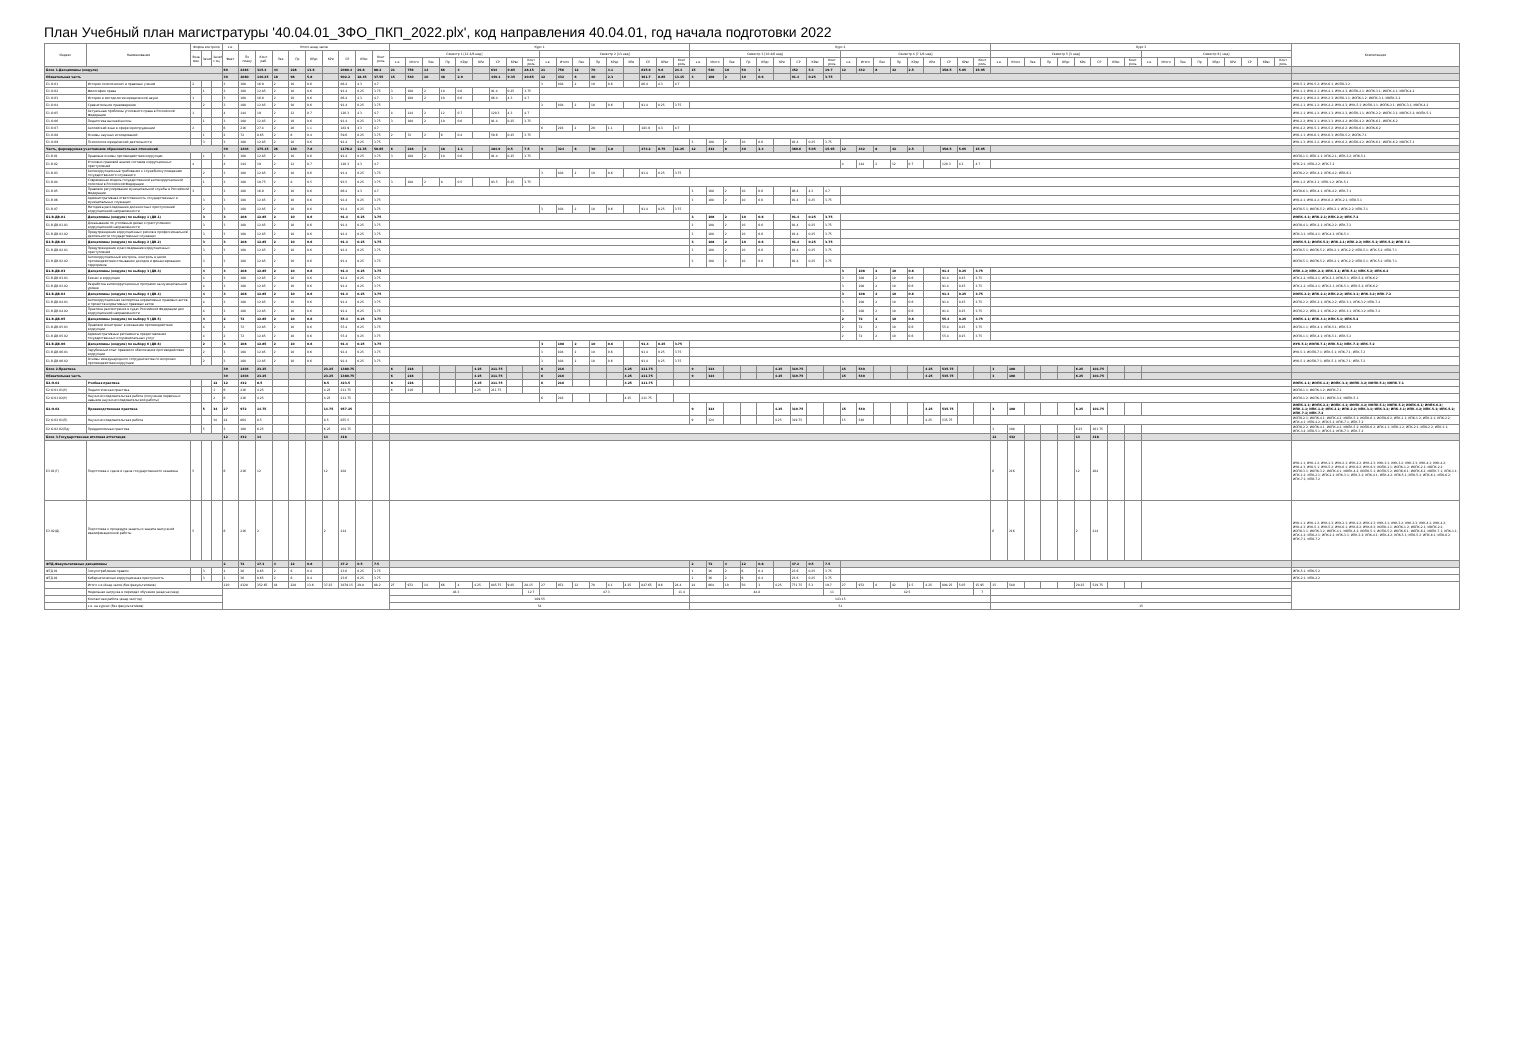План Учебный план магистратуры '40.04.01_ЗФО_ПКП_2022.plx', код направления 40.04.01, год начала подготовки 2022
| Индекс | Наименование | Форма контроля | | | з.е. | Итого акад.часов | | | | | | | | | Курс 1 | | | | | | | | | | | | | | | | | | Курс 2 | | | | | | | | | | | | | | | | | | Курс 3 | | | | | | | | | | | | | | | | | | Компетенции |
| --- | --- | --- | --- | --- | --- | --- | --- | --- | --- | --- | --- | --- | --- | --- | --- | --- | --- | --- | --- | --- | --- | --- | --- | --- | --- | --- | --- | --- | --- | --- | --- | --- | --- | --- | --- | --- | --- | --- | --- | --- | --- | --- | --- | --- | --- | --- | --- | --- | --- | --- | --- | --- | --- | --- | --- | --- | --- | --- | --- | --- | --- | --- | --- | --- | --- | --- | --- | --- | --- |
| | | Экза мен | Зачет | Зачет с оц. | Факт | По плану | Конт. раб. | Лек | Пр | КРдс | КРи | СР | КРвс | Конт роль | Семестр 1 [12 4/6 нед] | | | | | | | | | Семестр 2 [13 нед] | | | | | | | | | Семестр 3 [10 4/6 нед] | | | | | | | | | Семестр 4 [7 1/6 нед] | | | | | | | | | Семестр 5 [3 нед] | | | | | | | | | Семестр 6 [ нед] | | | | | | | | | |
| | | | | | | | | | | | | | | | з.е. | Итого | Лек | Пр | КРдс | КРи | СР | КРвс | Конт роль | з.е. | Итого | Лек | Пр | КРдс | КРи | СР | КРвс | Конт роль | з.е. | Итого | Лек | Пр | КРдс | КРи | СР | КРвс | Конт роль | з.е. | Итого | Лек | Пр | КРдс | КРи | СР | КРвс | Конт роль | з.е. | Итого | Лек | Пр | КРдс | КРи | СР | КРвс | Конт роль | з.е. | Итого | Лек | Пр | КРдс | КРи | СР | КРвс | Конт роль | |
| Блок 1.Дисциплины (модули) | | | | | 69 | 2484 | 315.4 | 44 | 228 | 13.6 | | 2080.4 | 29.8 | 88.2 | 21 | 756 | 14 | 66 | 4 | | 634 | 9.85 | 28.15 | 21 | 756 | 12 | 70 | 4.1 | | 635.9 | 9.6 | 24.4 | 15 | 540 | 10 | 50 | 3 | | 452 | 5.3 | 19.7 | 12 | 432 | 8 | 42 | 2.5 | | 358.5 | 5.05 | 15.95 | | | | | | | | | | | | | | | | | | | |
| Обязательная часть | | | | | 30 | 1080 | 140.25 | 18 | 98 | 5.8 | | 902.2 | 18.45 | 37.55 | 15 | 540 | 10 | 48 | 2.9 | | 449.1 | 9.35 | 20.65 | 12 | 432 | 6 | 40 | 2.3 | | 361.7 | 8.85 | 13.15 | 3 | 108 | 2 | 10 | 0.6 | | 91.4 | 0.25 | 3.75 | | | | | | | | | | | | | | | | | | | | | | | | | | | | |
| Б1.О.01 | История политических и правовых учений | 2 | | | 3 | 108 | 16.9 | 2 | 10 | 0.6 | | 86.4 | 4.3 | 4.7 | | | | | | | | | | 3 | 108 | 2 | 10 | 0.6 | | 86.4 | 4.3 | 4.7 | | | | | | | | | | | | | | | | | | | | | | | | | | | | | | | | | | | | | ИУК-5.1; ИУК-5.2; ИУК-6.1; ИОПК-3.2 |
| Б1.О.02 | Философия права | | 1 | | 3 | 108 | 12.85 | 2 | 10 | 0.6 | | 91.4 | 0.25 | 3.75 | 3 | 108 | 2 | 10 | 0.6 | | 91.4 | 0.25 | 3.75 | | | | | | | | | | | | | | | | | | | | | | | | | | | | | | | | | | | | | | | | | | | | | | ИУК-1.1; ИУК-2.1; ИУК-4.1; ИУК-4.3; ИОПК-2.1; ИОПК-3.1; ИОПК-4.1; ИОПК-4.2 |
| Б1.О.03 | История и методология юридической науки | 1 | | | 3 | 108 | 16.9 | 2 | 10 | 0.6 | | 86.4 | 4.3 | 4.7 | 3 | 108 | 2 | 10 | 0.6 | | 86.4 | 4.3 | 4.7 | | | | | | | | | | | | | | | | | | | | | | | | | | | | | | | | | | | | | | | | | | | | | | ИУК-2.1; ИУК-2.2; ИУК-2.3; ИОПК-1.1; ИОПК-1.2; ИОПК-3.1; ИОПК-3.2 |
| Б1.О.04 | Сравнительное правоведение | | 2 | | 3 | 108 | 12.85 | 2 | 10 | 0.6 | | 91.4 | 0.25 | 3.75 | | | | | | | | | | 3 | 108 | 2 | 10 | 0.6 | | 91.4 | 0.25 | 3.75 | | | | | | | | | | | | | | | | | | | | | | | | | | | | | | | | | | | | | ИУК-1.1; ИУК-1.2; ИУК-4.2; ИУК-4.3; ИУК-5.1; ИОПК-1.1; ИОПК-2.1; ИОПК-3.1; ИОПК-4.2 |
| Б1.О.05 | Актуальные проблемы уголовного права в Российской Федерации | 1 | | | 4 | 144 | 19 | 2 | 12 | 0.7 | | 120.3 | 4.3 | 4.7 | 4 | 144 | 2 | 12 | 0.7 | | 120.3 | 4.3 | 4.7 | | | | | | | | | | | | | | | | | | | | | | | | | | | | | | | | | | | | | | | | | | | | | | ИУК-1.1; ИУК-1.2; ИУК-1.3; ИУК-2.3; ИОПК-1.1; ИОПК-2.2; ИОПК-3.1; ИОПК-3.2; ИОПК-5.1 |
| Б1.О.06 | Педагогика высшей школы | | 1 | | 3 | 108 | 12.85 | 2 | 10 | 0.6 | | 91.4 | 0.25 | 3.75 | 3 | 108 | 2 | 10 | 0.6 | | 91.4 | 0.25 | 3.75 | | | | | | | | | | | | | | | | | | | | | | | | | | | | | | | | | | | | | | | | | | | | | | ИУК-2.2; ИУК-3.1; ИУК-3.3; ИУК-4.2; ИОПК-4.2; ИОПК-6.1; ИОПК-6.2 |
| Б1.О.07 | Английский язык в сфере юриспруденции | 2 | | | 6 | 216 | 27.4 | 2 | 20 | 1.1 | | 183.9 | 4.3 | 4.7 | | | | | | | | | | 6 | 216 | 2 | 20 | 1.1 | | 183.9 | 4.3 | 4.7 | | | | | | | | | | | | | | | | | | | | | | | | | | | | | | | | | | | | | ИУК-4.2; ИУК-5.1; ИУК-5.2; ИУК-6.2; ИОПК-6.1; ИОПК-6.2 |
| Б1.О.08 | Основы научных исследований | | 1 | | 2 | 72 | 8.65 | 2 | 6 | 0.4 | | 59.6 | 0.25 | 3.75 | 2 | 72 | 2 | 6 | 0.4 | | 59.6 | 0.25 | 3.75 | | | | | | | | | | | | | | | | | | | | | | | | | | | | | | | | | | | | | | | | | | | | | | ИУК-1.1; ИУК-6.1; ИУК-6.3; ИОПК-5.2; ИОПК-7.1 |
| Б1.О.09 | Психология юридической деятельности | | 3 | | 3 | 108 | 12.85 | 2 | 10 | 0.6 | | 91.4 | 0.25 | 3.75 | | | | | | | | | | | | | | | | | | | 3 | 108 | 2 | 10 | 0.6 | | 91.4 | 0.25 | 3.75 | | | | | | | | | | | | | | | | | | | | | | | | | | | | ИУК-1.3; ИУК-3.2; ИУК-6.1; ИУК-6.2; ИОПК-4.2; ИОПК-6.1; ИОПК-6.2; ИОПК-7.1 |
| Часть, формируемая участниками образовательных отношений | | | | | 39 | 1404 | 175.15 | 26 | 130 | 7.8 | | 1178.2 | 11.35 | 50.65 | 6 | 216 | 4 | 18 | 1.1 | | 184.9 | 0.5 | 7.5 | 9 | 324 | 6 | 30 | 1.8 | | 274.2 | 0.75 | 11.25 | 12 | 432 | 8 | 40 | 2.4 | | 360.6 | 5.05 | 15.95 | 12 | 432 | 8 | 42 | 2.5 | | 358.5 | 5.05 | 15.95 | | | | | | | | | | | | | | | | | | | |
| Б1.В.01 | Правовые основы противодействия коррупции | | 1 | | 3 | 108 | 12.85 | 2 | 10 | 0.6 | | 91.4 | 0.25 | 3.75 | 3 | 108 | 2 | 10 | 0.6 | | 91.4 | 0.25 | 3.75 | | | | | | | | | | | | | | | | | | | | | | | | | | | | | | | | | | | | | | | | | | | | | | ИОПК-1.1; ИПК-1.1; ИПК-2.1; ИПК-3.2; ИПК-5.1 |
| Б1.В.02 | Уголовно-правовой анализ составов коррупционных преступлений | 4 | | | 4 | 144 | 19 | 2 | 12 | 0.7 | | 120.3 | 4.3 | 4.7 | | | | | | | | | | | | | | | | | | | | | | | | | | | | 4 | 144 | 2 | 12 | 0.7 | | 120.3 | 4.3 | 4.7 | | | | | | | | | | | | | | | | | | | ИПК-2.1; ИПК-2.2; ИПК-7.2 |
| Б1.В.03 | Антикоррупционные требования к служебному поведению государственного служащего | | 2 | | 3 | 108 | 12.85 | 2 | 10 | 0.6 | | 91.4 | 0.25 | 3.75 | | | | | | | | | | 3 | 108 | 2 | 10 | 0.6 | | 91.4 | 0.25 | 3.75 | | | | | | | | | | | | | | | | | | | | | | | | | | | | | | | | | | | | | ИОПК-2.2; ИПК-4.1; ИПК-4.2; ИПК-6.1 |
| Б1.В.04 | Современная модель государственной антикоррупционной политики в Российской Федерации | | 1 | | 3 | 108 | 10.75 | 2 | 8 | 0.5 | | 93.5 | 0.25 | 3.75 | 3 | 108 | 2 | 8 | 0.5 | | 93.5 | 0.25 | 3.75 | | | | | | | | | | | | | | | | | | | | | | | | | | | | | | | | | | | | | | | | | | | | | | ИУК-1.2; ИПК-1.1; ИПК-1.2; ИПК-5.1 |
| Б1.В.05 | Правовое регулирование муниципальной службы в Российской Федерации | 3 | | | 3 | 108 | 16.9 | 2 | 10 | 0.6 | | 86.4 | 4.3 | 4.7 | | | | | | | | | | | | | | | | | | | 3 | 108 | 2 | 10 | 0.6 | | 86.4 | 4.3 | 4.7 | | | | | | | | | | | | | | | | | | | | | | | | | | | | ИОПК-6.1; ИПК-4.1; ИПК-4.2; ИПК-7.1 |
| Б1.В.06 | Административная ответственность государственных и муниципальных служащих | | 3 | | 3 | 108 | 12.85 | 2 | 10 | 0.6 | | 91.4 | 0.25 | 3.75 | | | | | | | | | | | | | | | | | | | 3 | 108 | 2 | 10 | 0.6 | | 91.4 | 0.25 | 3.75 | | | | | | | | | | | | | | | | | | | | | | | | | | | | ИУК-4.1; ИУК-4.2; ИУК-6.2; ИПК-2.1; ИПК-5.1 |
| Б1.В.07 | Методика расследования должностных преступлений коррупционной направленности | | 2 | | 3 | 108 | 12.85 | 2 | 10 | 0.6 | | 91.4 | 0.25 | 3.75 | | | | | | | | | | 3 | 108 | 2 | 10 | 0.6 | | 91.4 | 0.25 | 3.75 | | | | | | | | | | | | | | | | | | | | | | | | | | | | | | | | | | | | | ИОПК-5.1; ИОПК-5.2; ИПК-2.1; ИПК-2.2; ИПК-7.1 |
| Б1.В.ДВ.01 | Дисциплины (модули) по выбору 1 (ДВ.1) | | 3 | | 3 | 108 | 12.85 | 2 | 10 | 0.6 | | 91.4 | 0.25 | 3.75 | | | | | | | | | | | | | | | | | | | 3 | 108 | 2 | 10 | 0.6 | | 91.4 | 0.25 | 3.75 | | | | | | | | | | | | | | | | | | | | | | | | | | | | ИОПК-4.1; ИПК-2.1; ИПК-2.2; ИПК-7.2 |
| Б1.В.ДВ.01.01 | Доказывание по уголовным делам о преступлениях коррупционной направленности | | 3 | | 3 | 108 | 12.85 | 2 | 10 | 0.6 | | 91.4 | 0.25 | 3.75 | | | | | | | | | | | | | | | | | | | 3 | 108 | 2 | 10 | 0.6 | | 91.4 | 0.25 | 3.75 | | | | | | | | | | | | | | | | | | | | | | | | | | | | ИОПК-4.1; ИПК-2.1; ИПК-2.2; ИПК-7.2 |
| Б1.В.ДВ.01.02 | Предупреждение коррупционных рисков в профессиональной деятельности государственных служащих | | 3 | | 3 | 108 | 12.85 | 2 | 10 | 0.6 | | 91.4 | 0.25 | 3.75 | | | | | | | | | | | | | | | | | | | 3 | 108 | 2 | 10 | 0.6 | | 91.4 | 0.25 | 3.75 | | | | | | | | | | | | | | | | | | | | | | | | | | | | ИПК-3.1; ИПК-4.1; ИПК-4.2; ИПК-5.1 |
| Б1.В.ДВ.02 | Дисциплины (модули) по выбору 2 (ДВ.2) | | 3 | | 3 | 108 | 12.85 | 2 | 10 | 0.6 | | 91.4 | 0.25 | 3.75 | | | | | | | | | | | | | | | | | | | 3 | 108 | 2 | 10 | 0.6 | | 91.4 | 0.25 | 3.75 | | | | | | | | | | | | | | | | | | | | | | | | | | | | ИОПК-5.1; ИОПК-5.2; ИПК-2.1; ИПК-2.2; ИПК-5.1; ИПК-5.2; ИПК-7.1 |
| Б1.В.ДВ.02.01 | Предупреждение и расследование коррупционных преступлений | | 3 | | 3 | 108 | 12.85 | 2 | 10 | 0.6 | | 91.4 | 0.25 | 3.75 | | | | | | | | | | | | | | | | | | | 3 | 108 | 2 | 10 | 0.6 | | 91.4 | 0.25 | 3.75 | | | | | | | | | | | | | | | | | | | | | | | | | | | | ИОПК-5.1; ИОПК-5.2; ИПК-2.1; ИПК-2.2; ИПК-5.1; ИПК-5.2; ИПК-7.1 |
| Б1.В.ДВ.02.02 | Антикоррупционный контроль, контроль в целях противодействия отмыванию доходов и финансированию терроризма | | 3 | | 3 | 108 | 12.85 | 2 | 10 | 0.6 | | 91.4 | 0.25 | 3.75 | | | | | | | | | | | | | | | | | | | 3 | 108 | 2 | 10 | 0.6 | | 91.4 | 0.25 | 3.75 | | | | | | | | | | | | | | | | | | | | | | | | | | | | ИОПК-5.1; ИОПК-5.2; ИПК-2.1; ИПК-2.2; ИПК-5.1; ИПК-5.2; ИПК-7.1 |
| Б1.В.ДВ.03 | Дисциплины (модули) по выбору 3 (ДВ.3) | | 4 | | 3 | 108 | 12.85 | 2 | 10 | 0.6 | | 91.4 | 0.25 | 3.75 | | | | | | | | | | | | | | | | | | | | | | | | | | | | 3 | 108 | 2 | 10 | 0.6 | | 91.4 | 0.25 | 3.75 | | | | | | | | | | | | | | | | | | | ИПК-1.2; ИПК-2.1; ИПК-3.1; ИПК-5.1; ИПК-5.2; ИПК-6.2 |
| Б1.В.ДВ.03.01 | Бизнес и коррупция | | 4 | | 3 | 108 | 12.85 | 2 | 10 | 0.6 | | 91.4 | 0.25 | 3.75 | | | | | | | | | | | | | | | | | | | | | | | | | | | | 3 | 108 | 2 | 10 | 0.6 | | 91.4 | 0.25 | 3.75 | | | | | | | | | | | | | | | | | | | ИПК-1.2; ИПК-2.1; ИПК-3.1; ИПК-5.1; ИПК-5.2; ИПК-6.2 |
| Б1.В.ДВ.03.02 | Разработка антикоррупционных программ на муниципальном уровне | | 4 | | 3 | 108 | 12.85 | 2 | 10 | 0.6 | | 91.4 | 0.25 | 3.75 | | | | | | | | | | | | | | | | | | | | | | | | | | | | 3 | 108 | 2 | 10 | 0.6 | | 91.4 | 0.25 | 3.75 | | | | | | | | | | | | | | | | | | | ИПК-1.2; ИПК-2.1; ИПК-3.1; ИПК-5.1; ИПК-5.2; ИПК-6.2 |
| Б1.В.ДВ.04 | Дисциплины (модули) по выбору 4 (ДВ.4) | | 4 | | 3 | 108 | 12.85 | 2 | 10 | 0.6 | | 91.4 | 0.25 | 3.75 | | | | | | | | | | | | | | | | | | | | | | | | | | | | 3 | 108 | 2 | 10 | 0.6 | | 91.4 | 0.25 | 3.75 | | | | | | | | | | | | | | | | | | | ИОПК-2.2; ИПК-2.1; ИПК-2.2; ИПК-3.1; ИПК-3.2; ИПК-7.2 |
| Б1.В.ДВ.04.01 | Антикоррупционная экспертиза нормативных правовых актов и проектов нормативных правовых актов | | 4 | | 3 | 108 | 12.85 | 2 | 10 | 0.6 | | 91.4 | 0.25 | 3.75 | | | | | | | | | | | | | | | | | | | | | | | | | | | | 3 | 108 | 2 | 10 | 0.6 | | 91.4 | 0.25 | 3.75 | | | | | | | | | | | | | | | | | | | ИОПК-2.2; ИПК-2.1; ИПК-2.2; ИПК-3.1; ИПК-3.2; ИПК-7.2 |
| Б1.В.ДВ.04.02 | Практика рассмотрения в судах Российской Федерации дел коррупционной направленности | | 4 | | 3 | 108 | 12.85 | 2 | 10 | 0.6 | | 91.4 | 0.25 | 3.75 | | | | | | | | | | | | | | | | | | | | | | | | | | | | 3 | 108 | 2 | 10 | 0.6 | | 91.4 | 0.25 | 3.75 | | | | | | | | | | | | | | | | | | | ИОПК-2.2; ИПК-2.1; ИПК-2.2; ИПК-3.1; ИПК-3.2; ИПК-7.2 |
| Б1.В.ДВ.05 | Дисциплины (модули) по выбору 5 (ДВ.5) | | 4 | | 2 | 72 | 12.85 | 2 | 10 | 0.6 | | 55.4 | 0.25 | 3.75 | | | | | | | | | | | | | | | | | | | | | | | | | | | | 2 | 72 | 2 | 10 | 0.6 | | 55.4 | 0.25 | 3.75 | | | | | | | | | | | | | | | | | | | ИОПК-1.1; ИПК-4.1; ИПК-5.1; ИПК-5.2 |
| Б1.В.ДВ.05.01 | Правовой мониторинг в механизме противодействия коррупции | | 4 | | 2 | 72 | 12.85 | 2 | 10 | 0.6 | | 55.4 | 0.25 | 3.75 | | | | | | | | | | | | | | | | | | | | | | | | | | | | 2 | 72 | 2 | 10 | 0.6 | | 55.4 | 0.25 | 3.75 | | | | | | | | | | | | | | | | | | | ИОПК-1.1; ИПК-4.1; ИПК-5.1; ИПК-5.2 |
| Б1.В.ДВ.05.02 | Административные регламенты предоставления государственных и муниципальных услуг | | 4 | | 2 | 72 | 12.85 | 2 | 10 | 0.6 | | 55.4 | 0.25 | 3.75 | | | | | | | | | | | | | | | | | | | | | | | | | | | | 2 | 72 | 2 | 10 | 0.6 | | 55.4 | 0.25 | 3.75 | | | | | | | | | | | | | | | | | | | ИОПК-1.1; ИПК-4.1; ИПК-5.1; ИПК-5.2 |
| Б1.В.ДВ.06 | Дисциплины (модули) по выбору 6 (ДВ.6) | | 2 | | 3 | 108 | 12.85 | 2 | 10 | 0.6 | | 91.4 | 0.25 | 3.75 | | | | | | | | | | 3 | 108 | 2 | 10 | 0.6 | | 91.4 | 0.25 | 3.75 | | | | | | | | | | | | | | | | | | | | | | | | | | | | | | | | | | | | | ИУК-5.1; ИОПК-7.1; ИПК-5.1; ИПК-7.1; ИПК-7.2 |
| Б1.В.ДВ.06.01 | Зарубежный опыт правового обеспечения противодействия коррупции | | 2 | | 3 | 108 | 12.85 | 2 | 10 | 0.6 | | 91.4 | 0.25 | 3.75 | | | | | | | | | | 3 | 108 | 2 | 10 | 0.6 | | 91.4 | 0.25 | 3.75 | | | | | | | | | | | | | | | | | | | | | | | | | | | | | | | | | | | | | ИУК-5.1; ИОПК-7.1; ИПК-5.1; ИПК-7.1; ИПК-7.2 |
| Б1.В.ДВ.06.02 | Основы международного сотрудничества по вопросам противодействия коррупции | | 2 | | 3 | 108 | 12.85 | 2 | 10 | 0.6 | | 91.4 | 0.25 | 3.75 | | | | | | | | | | 3 | 108 | 2 | 10 | 0.6 | | 91.4 | 0.25 | 3.75 | | | | | | | | | | | | | | | | | | | | | | | | | | | | | | | | | | | | | ИУК-5.1; ИОПК-7.1; ИПК-5.1; ИПК-7.1; ИПК-7.2 |
| Блок 2.Практика | | | | | 39 | 1404 | 23.25 | | | | 23.25 | 1380.75 | | | 6 | 216 | | | | 4.25 | 211.75 | | | 6 | 216 | | | | 4.25 | 211.75 | | | 9 | 324 | | | | 4.25 | 319.75 | | | 15 | 540 | | | | 4.25 | 535.75 | | | 3 | 108 | | | | 6.25 | 101.75 | | | | | | | | | | | | |
| Обязательная часть | | | | | 39 | 1404 | 23.25 | | | | 23.25 | 1380.75 | | | 6 | 216 | | | | 4.25 | 211.75 | | | 6 | 216 | | | | 4.25 | 211.75 | | | 9 | 324 | | | | 4.25 | 319.75 | | | 15 | 540 | | | | 4.25 | 535.75 | | | 3 | 108 | | | | 6.25 | 101.75 | | | | | | | | | | | | |
| Б2.О.01 | Учебная практика | | | 12 | 12 | 432 | 8.5 | | | | 8.5 | 423.5 | | | 6 | 216 | | | | 4.25 | 211.75 | | | 6 | 216 | | | | 4.25 | 211.75 | | | | | | | | | | | | | | | | | | | | | | | | | | | | | | | | | | | | | | | ИОПК-1.1; ИОПК-1.2; ИОПК-3.1; ИОПК-3.2; ИОПК-5.1; ИОПК-7.1 |
| Б2.О.01.01(У) | Педагогическая практика | | | 1 | 6 | 216 | 4.25 | | | | 4.25 | 211.75 | | | 6 | 216 | | | | 4.25 | 211.75 | | | | | | | | | | | | | | | | | | | | | | | | | | | | | | | | | | | | | | | | | | | | | | | | ИОПК-1.1; ИОПК-1.2; ИОПК-7.1 |
| Б2.О.01.02(У) | Научно-исследовательская работа (получение первичных навыков научно-исследовательской работы) | | | 2 | 6 | 216 | 4.25 | | | | 4.25 | 211.75 | | | | | | | | | | | | 6 | 216 | | | | 4.25 | 211.75 | | | | | | | | | | | | | | | | | | | | | | | | | | | | | | | | | | | | | | | ИОПК-1.2; ИОПК-3.1; ИОПК-3.2; ИОПК-5.1 |
| Б2.О.02 | Производственная практика | | 5 | 34 | 27 | 972 | 14.75 | | | | 14.75 | 957.25 | | | | | | | | | | | | | | | | | | | | | 9 | 324 | | | | 4.25 | 319.75 | | | 15 | 540 | | | | 4.25 | 535.75 | | | 3 | 108 | | | | 6.25 | 101.75 | | | | | | | | | | | | ИОПК-2.1; ИОПК-2.2; ИОПК-4.1; ИОПК-4.2; ИОПК-5.1; ИОПК-5.2; ИОПК-6.1; ИОПК-6.2; ИПК-1.1; ИПК-1.2; ИПК-2.1; ИПК-2.2; ИПК-3.1; ИПК-3.2; ИПК-4.1; ИПК-4.2; ИПК-5.1; ИПК-5.2; ИПК-7.1; ИПК-7.2 |
| Б2.О.02.01(П) | Научно-исследовательская работа | | | 34 | 24 | 864 | 8.5 | | | | 8.5 | 855.5 | | | | | | | | | | | | | | | | | | | | | 9 | 324 | | | | 4.25 | 319.75 | | | 15 | 540 | | | | 4.25 | 535.75 | | | | | | | | | | | | | | | | | | | | | ИОПК-2.1; ИОПК-4.1; ИОПК-4.2; ИОПК-5.1; ИОПК-6.1; ИОПК-6.2; ИПК-1.1; ИПК-1.2; ИПК-2.1; ИПК-2.2; ИПК-4.1; ИПК-4.2; ИПК-5.2; ИПК-7.1; ИПК-7.2 |
| Б2.О.02.02(Пд) | Преддипломная практика | | 5 | | 3 | 108 | 6.25 | | | | 6.25 | 101.75 | | | | | | | | | | | | | | | | | | | | | | | | | | | | | | | | | | | | | | | 3 | 108 | | | | 6.25 | 101.75 | | | | | | | | | | | | ИОПК-2.2; ИОПК-4.1; ИОПК-4.2; ИОПК-5.2; ИОПК-6.2; ИПК-1.1; ИПК-1.2; ИПК-2.1; ИПК-2.2; ИПК-3.1; ИПК-3.2; ИПК-5.1; ИПК-5.2; ИПК-7.1; ИПК-7.2 |
| Блок 3.Государственная итоговая аттестация | | | | | 12 | 432 | 14 | | | | 14 | 418 | | | | | | | | | | | | | | | | | | | | | | | | | | | | | | | | | | | | | | | 12 | 432 | | | | 14 | 418 | | | | | | | | | | | | |
| Б3.01(Г) | Подготовка к сдаче и сдача государственного экзамена | 5 | | | 6 | 216 | 12 | | | | 12 | 204 | | | | | | | | | | | | | | | | | | | | | | | | | | | | | | | | | | | | | | | 6 | 216 | | | | 12 | 204 | | | | | | | | | | | | ИУК-1.1; ИУК-1.2; ИУК-1.3; ИУК-2.1; ИУК-2.2; ИУК-2.3; ИУК-3.1; ИУК-3.2; ИУК-3.3; ИУК-4.1; ИУК-4.2; ИУК-4.3; ИУК-5.1; ИУК-5.2; ИУК-6.1; ИУК-6.2; ИУК-6.3; ИОПК-1.1; ИОПК-1.2; ИОПК-2.1; ИОПК-2.2; ИОПК-3.1; ИОПК-3.2; ИОПК-4.1; ИОПК-4.2; ИОПК-5.1; ИОПК-5.2; ИОПК-6.1; ИОПК-6.2; ИОПК-7.1; ИПК-1.1; ИПК-1.2; ИПК-2.1; ИПК-2.2; ИПК-3.1; ИПК-3.2; ИПК-4.1; ИПК-4.2; ИПК-5.1; ИПК-5.2; ИПК-6.1; ИПК-6.2; ИПК-7.1; ИПК-7.2 |
| Б3.02(Д) | Подготовка к процедуре защиты и защита выпускной квалификационной работы | 5 | | | 6 | 216 | 2 | | | | 2 | 214 | | | | | | | | | | | | | | | | | | | | | | | | | | | | | | | | | | | | | | | 6 | 216 | | | | 2 | 214 | | | | | | | | | | | | ИУК-1.1; ИУК-1.2; ИУК-1.3; ИУК-2.1; ИУК-2.2; ИУК-2.3; ИУК-3.1; ИУК-3.2; ИУК-3.3; ИУК-4.1; ИУК-4.2; ИУК-4.3; ИУК-5.1; ИУК-5.2; ИУК-6.1; ИУК-6.2; ИУК-6.3; ИОПК-1.1; ИОПК-1.2; ИОПК-2.1; ИОПК-2.2; ИОПК-3.1; ИОПК-3.2; ИОПК-4.1; ИОПК-4.2; ИОПК-5.1; ИОПК-5.2; ИОПК-6.1; ИОПК-6.2; ИОПК-7.1; ИПК-1.1; ИПК-1.2; ИПК-2.1; ИПК-2.2; ИПК-3.1; ИПК-3.2; ИПК-4.1; ИПК-4.2; ИПК-5.1; ИПК-5.2; ИПК-6.1; ИПК-6.2; ИПК-7.1; ИПК-7.2 |
| ФТД.Факультативные дисциплины | | | | | 2 | 72 | 17.3 | 4 | 12 | 0.8 | | 47.2 | 0.5 | 7.5 | | | | | | | | | | | | | | | | | | | 2 | 72 | 4 | 12 | 0.8 | | 47.2 | 0.5 | 7.5 | | | | | | | | | | | | | | | | | | | | | | | | | | | | |
| ФТД.01 | Злоупотребление правом | | 3 | | 1 | 36 | 8.65 | 2 | 6 | 0.4 | | 23.6 | 0.25 | 3.75 | | | | | | | | | | | | | | | | | | | 1 | 36 | 2 | 6 | 0.4 | | 23.6 | 0.25 | 3.75 | | | | | | | | | | | | | | | | | | | | | | | | | | | | ИПК-5.1; ИПК-5.2 |
| ФТД.02 | Кибернетическая коррупционная преступность | | 3 | | 1 | 36 | 8.65 | 2 | 6 | 0.4 | | 23.6 | 0.25 | 3.75 | | | | | | | | | | | | | | | | | | | 1 | 36 | 2 | 6 | 0.4 | | 23.6 | 0.25 | 3.75 | | | | | | | | | | | | | | | | | | | | | | | | | | | | ИПК-2.1; ИПК-2.2 |
| | Итого з.е./Акад.часов (без факультативов) | | | | 120 | 4320 | 352.65 | 44 | 228 | 13.6 | 37.25 | 3879.15 | 29.8 | 88.2 | 27 | 972 | 14 | 66 | 4 | 4.25 | 845.75 | 9.85 | 28.15 | 27 | 972 | 12 | 70 | 4.1 | 4.25 | 847.65 | 9.6 | 24.4 | 24 | 864 | 10 | 50 | 3 | 4.25 | 771.75 | 5.3 | 19.7 | 27 | 972 | 8 | 42 | 2.5 | 4.25 | 894.25 | 5.05 | 15.95 | 15 | 540 | | | | 20.25 | 519.75 | | | | | | | | | | | | |
| | Недельная нагрузка в периодах обучения (акад.час/нед) | | | | | | | | | | | | | | 48.3 | | | | | | | | 12.7 | 47.3 | | | | | | | | 11.4 | 44.8 | | | | | | | | 11 | 42.5 | | | | | | | | 7 | | | | | | | | | | | | | | | | | | | |
| | Контактная работа (акад.час/год) | | | | | | | | | | | | | | 189.55 | | | | | | | | | | | | | | | | | | 143.15 | | | | | | | | | | | | | | | | | | | | | | | | | | | | | | | | | | | | |
| | з.е. на курсах (без факультативов) | | | | | | | | | | | | | | 54 | | | | | | | | | | | | | | | | | | 51 | | | | | | | | | | | | | | | | | | 15 | | | | | | | | | | | | | | | | | | |